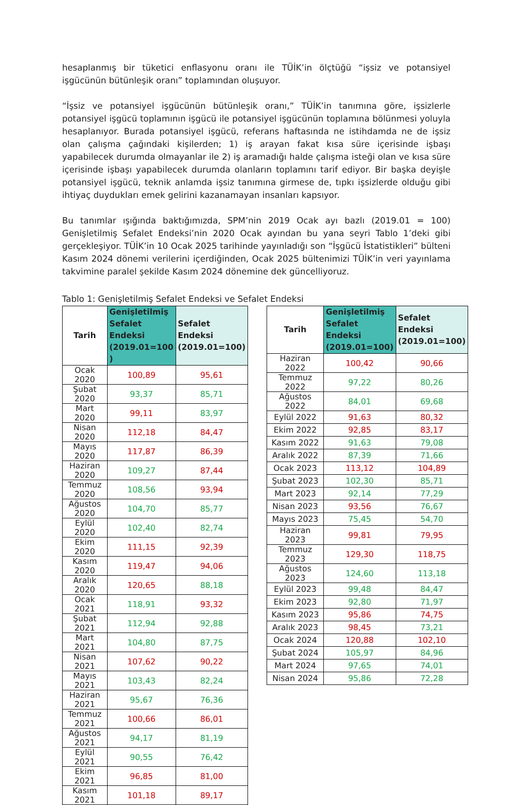hesaplanmış bir tüketici enflasyonu oranı ile TÜİK’in ölçtüğü “işsiz ve potansiyel işgücünün bütünleşik oranı” toplamından oluşuyor.
“İşsiz ve potansiyel işgücünün bütünleşik oranı,” TÜİK’in tanımına göre, işsizlerle potansiyel işgücü toplamının işgücü ile potansiyel işgücünün toplamına bölünmesi yoluyla hesaplanıyor. Burada potansiyel işgücü, referans haftasında ne istihdamda ne de işsiz olan çalışma çağındaki kişilerden; 1) iş arayan fakat kısa süre içerisinde işbaşı yapabilecek durumda olmayanlar ile 2) iş aramadığı halde çalışma isteği olan ve kısa süre içerisinde işbaşı yapabilecek durumda olanların toplamını tarif ediyor. Bir başka deyişle potansiyel işgücü, teknik anlamda işsiz tanımına girmese de, tıpkı işsizlerde olduğu gibi ihtiyaç duydukları emek gelirini kazanamayan insanları kapsıyor.
Bu tanımlar ışığında baktığımızda, SPM’nin 2019 Ocak ayı bazlı (2019.01 = 100) Genişletilmiş Sefalet Endeksi’nin 2020 Ocak ayından bu yana seyri Tablo 1’deki gibi gerçekleşiyor. TÜİK’in 10 Ocak 2025 tarihinde yayınladığı son “İşgücü İstatistikleri” bülteni Kasım 2024 dönemi verilerini içerdiğinden, Ocak 2025 bültenimizi TÜİK’in veri yayınlama takvimine paralel şekilde Kasım 2024 dönemine dek güncelliyoruz.
Tablo 1: Genişletilmiş Sefalet Endeksi ve Sefalet Endeksi
| Tarih | Genişletilmiş Sefalet Endeksi (2019.01=100 ) | Sefalet Endeksi (2019.01=100) |
| --- | --- | --- |
| Ocak 2020 | 100,89 | 95,61 |
| Şubat 2020 | 93,37 | 85,71 |
| Mart 2020 | 99,11 | 83,97 |
| Nisan 2020 | 112,18 | 84,47 |
| Mayıs 2020 | 117,87 | 86,39 |
| Haziran 2020 | 109,27 | 87,44 |
| Temmuz 2020 | 108,56 | 93,94 |
| Ağustos 2020 | 104,70 | 85,77 |
| Eylül 2020 | 102,40 | 82,74 |
| Ekim 2020 | 111,15 | 92,39 |
| Kasım 2020 | 119,47 | 94,06 |
| Aralık 2020 | 120,65 | 88,18 |
| Ocak 2021 | 118,91 | 93,32 |
| Şubat 2021 | 112,94 | 92,88 |
| Mart 2021 | 104,80 | 87,75 |
| Nisan 2021 | 107,62 | 90,22 |
| Mayıs 2021 | 103,43 | 82,24 |
| Haziran 2021 | 95,67 | 76,36 |
| Temmuz 2021 | 100,66 | 86,01 |
| Ağustos 2021 | 94,17 | 81,19 |
| Eylül 2021 | 90,55 | 76,42 |
| Ekim 2021 | 96,85 | 81,00 |
| Kasım 2021 | 101,18 | 89,17 |
| Tarih | Genişletilmiş Sefalet Endeksi (2019.01=100) | Sefalet Endeksi (2019.01=100) |
| --- | --- | --- |
| Haziran 2022 | 100,42 | 90,66 |
| Temmuz 2022 | 97,22 | 80,26 |
| Ağustos 2022 | 84,01 | 69,68 |
| Eylül 2022 | 91,63 | 80,32 |
| Ekim 2022 | 92,85 | 83,17 |
| Kasım 2022 | 91,63 | 79,08 |
| Aralık 2022 | 87,39 | 71,66 |
| Ocak 2023 | 113,12 | 104,89 |
| Şubat 2023 | 102,30 | 85,71 |
| Mart 2023 | 92,14 | 77,29 |
| Nisan 2023 | 93,56 | 76,67 |
| Mayıs 2023 | 75,45 | 54,70 |
| Haziran 2023 | 99,81 | 79,95 |
| Temmuz 2023 | 129,30 | 118,75 |
| Ağustos 2023 | 124,60 | 113,18 |
| Eylül 2023 | 99,48 | 84,47 |
| Ekim 2023 | 92,80 | 71,97 |
| Kasım 2023 | 95,86 | 74,75 |
| Aralık 2023 | 98,45 | 73,21 |
| Ocak 2024 | 120,88 | 102,10 |
| Şubat 2024 | 105,97 | 84,96 |
| Mart 2024 | 97,65 | 74,01 |
| Nisan 2024 | 95,86 | 72,28 |